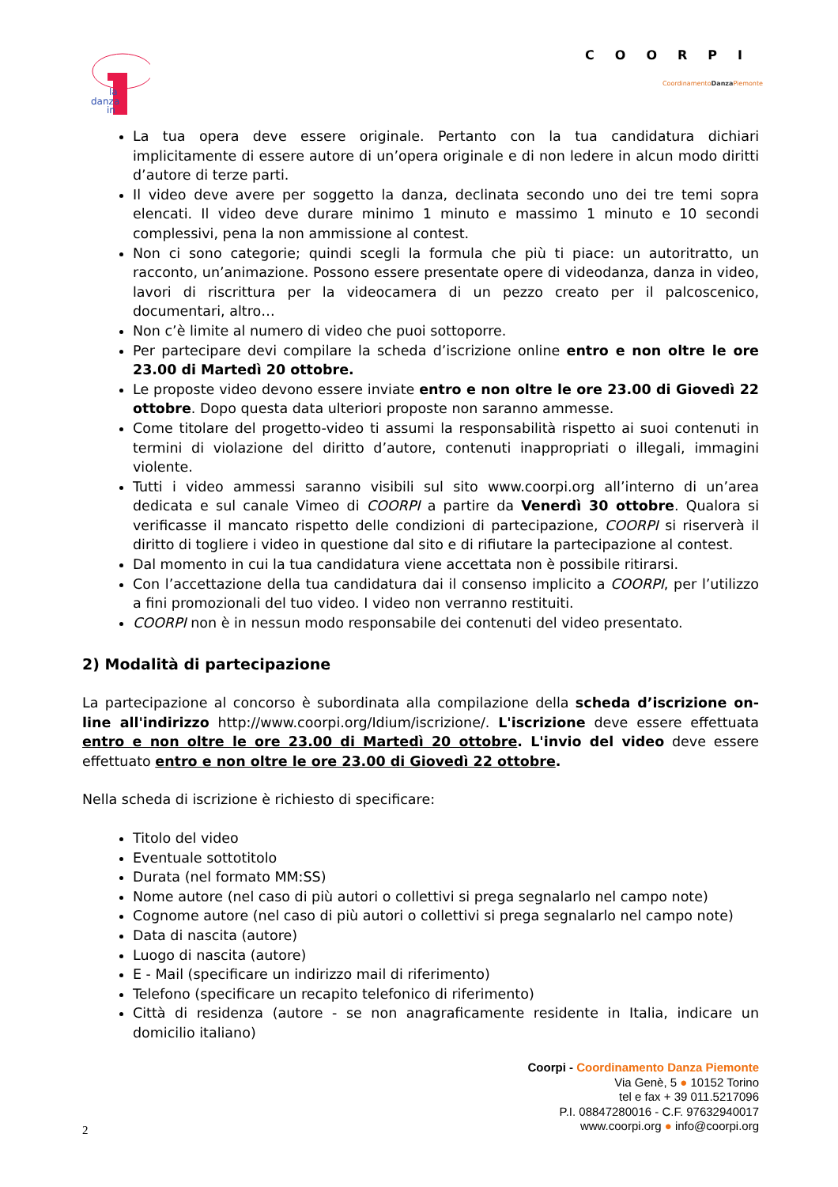danza
la
in
COORPI
CoordinamentoDanza Piemonte
La tua opera deve essere originale. Pertanto con la tua candidatura dichiari implicitamente di essere autore di un’opera originale e di non ledere in alcun modo diritti d’autore di terze parti.
Il video deve avere per soggetto la danza, declinata secondo uno dei tre temi sopra elencati. Il video deve durare minimo 1 minuto e massimo 1 minuto e 10 secondi complessivi, pena la non ammissione al contest.
Non ci sono categorie; quindi scegli la formula che più ti piace: un autoritratto, un racconto, un’animazione. Possono essere presentate opere di videodanza, danza in video, lavori di riscrittura per la videocamera di un pezzo creato per il palcoscenico, documentari, altro…
Non c’è limite al numero di video che puoi sottoporre.
Per partecipare devi compilare la scheda d’iscrizione online entro e non oltre le ore 23.00 di Martedì 20 ottobre.
Le proposte video devono essere inviate entro e non oltre le ore 23.00 di Giovedì 22 ottobre. Dopo questa data ulteriori proposte non saranno ammesse.
Come titolare del progetto-video ti assumi la responsabilità rispetto ai suoi contenuti in termini di violazione del diritto d’autore, contenuti inappropriati o illegali, immagini violente.
Tutti i video ammessi saranno visibili sul sito www.coorpi.org all’interno di un’area dedicata e sul canale Vimeo di COORPI a partire da Venerdì 30 ottobre. Qualora si verificasse il mancato rispetto delle condizioni di partecipazione, COORPI si riserverà il diritto di togliere i video in questione dal sito e di rifiutare la partecipazione al contest.
Dal momento in cui la tua candidatura viene accettata non è possibile ritirarsi.
Con l’accettazione della tua candidatura dai il consenso implicito a COORPI, per l’utilizzo a fini promozionali del tuo video. I video non verranno restituiti.
COORPI non è in nessun modo responsabile dei contenuti del video presentato.
2) Modalità di partecipazione
La partecipazione al concorso è subordinata alla compilazione della scheda d’iscrizione on-line all'indirizzo http://www.coorpi.org/Idium/iscrizione/. L'iscrizione deve essere effettuata entro e non oltre le ore 23.00 di Martedì 20 ottobre. L'invio del video deve essere effettuato entro e non oltre le ore 23.00 di Giovedì 22 ottobre.
Nella scheda di iscrizione è richiesto di specificare:
Titolo del video
Eventuale sottotitolo
Durata (nel formato MM:SS)
Nome autore (nel caso di più autori o collettivi si prega segnalarlo nel campo note)
Cognome autore (nel caso di più autori o collettivi si prega segnalarlo nel campo note)
Data di nascita (autore)
Luogo di nascita (autore)
E - Mail (specificare un indirizzo mail di riferimento)
Telefono (specificare un recapito telefonico di riferimento)
Città di residenza (autore - se non anagraficamente residente in Italia, indicare un domicilio italiano)
Coorpi - Coordinamento Danza Piemonte
Via Genè, 5 ● 10152 Torino
tel e fax + 39 011.5217096
P.I. 08847280016 - C.F. 97632940017
www.coorpi.org ● info@coorpi.org
2